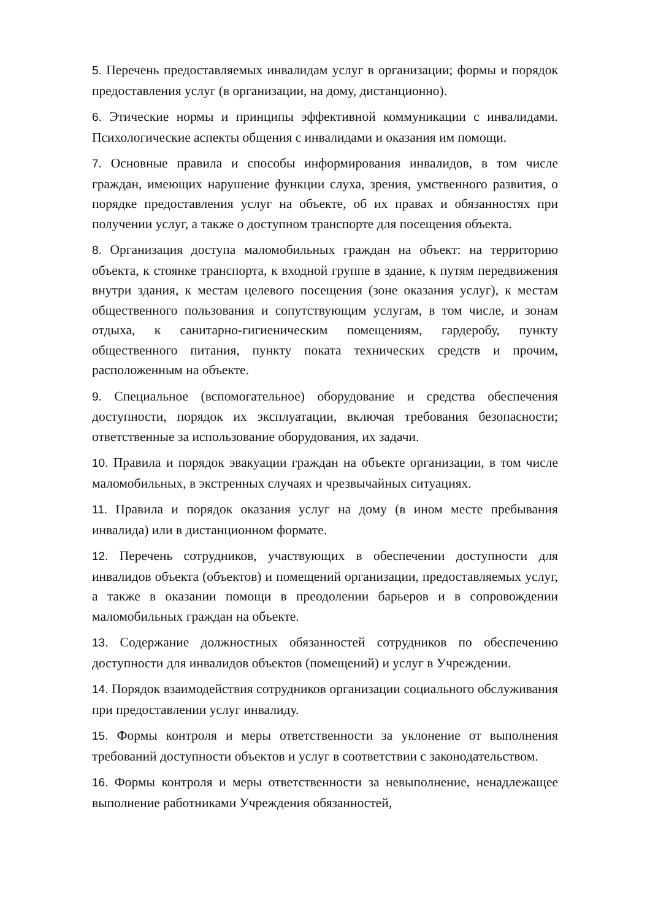5. Перечень предоставляемых инвалидам услуг в организации; формы и порядок предоставления услуг (в организации, на дому, дистанционно).
6. Этические нормы и принципы эффективной коммуникации с инвалидами. Психологические аспекты общения с инвалидами и оказания им помощи.
7. Основные правила и способы информирования инвалидов, в том числе граждан, имеющих нарушение функции слуха, зрения, умственного развития, о порядке предоставления услуг на объекте, об их правах и обязанностях при получении услуг, а также о доступном транспорте для посещения объекта.
8. Организация доступа маломобильных граждан на объект: на территорию объекта, к стоянке транспорта, к входной группе в здание, к путям передвижения внутри здания, к местам целевого посещения (зоне оказания услуг), к местам общественного пользования и сопутствующим услугам, в том числе, и зонам отдыха, к санитарно-гигиеническим помещениям, гардеробу, пункту общественного питания, пункту поката технических средств и прочим, расположенным на объекте.
9. Специальное (вспомогательное) оборудование и средства обеспечения доступности, порядок их эксплуатации, включая требования безопасности; ответственные за использование оборудования, их задачи.
10. Правила и порядок эвакуации граждан на объекте организации, в том числе маломобильных, в экстренных случаях и чрезвычайных ситуациях.
11. Правила и порядок оказания услуг на дому (в ином месте пребывания инвалида) или в дистанционном формате.
12. Перечень сотрудников, участвующих в обеспечении доступности для инвалидов объекта (объектов) и помещений организации, предоставляемых услуг, а также в оказании помощи в преодолении барьеров и в сопровождении маломобильных граждан на объекте.
13. Содержание должностных обязанностей сотрудников по обеспечению доступности для инвалидов объектов (помещений) и услуг в Учреждении.
14. Порядок взаимодействия сотрудников организации социального обслуживания при предоставлении услуг инвалиду.
15. Формы контроля и меры ответственности за уклонение от выполнения требований доступности объектов и услуг в соответствии с законодательством.
16. Формы контроля и меры ответственности за невыполнение, ненадлежащее выполнение работниками Учреждения обязанностей,